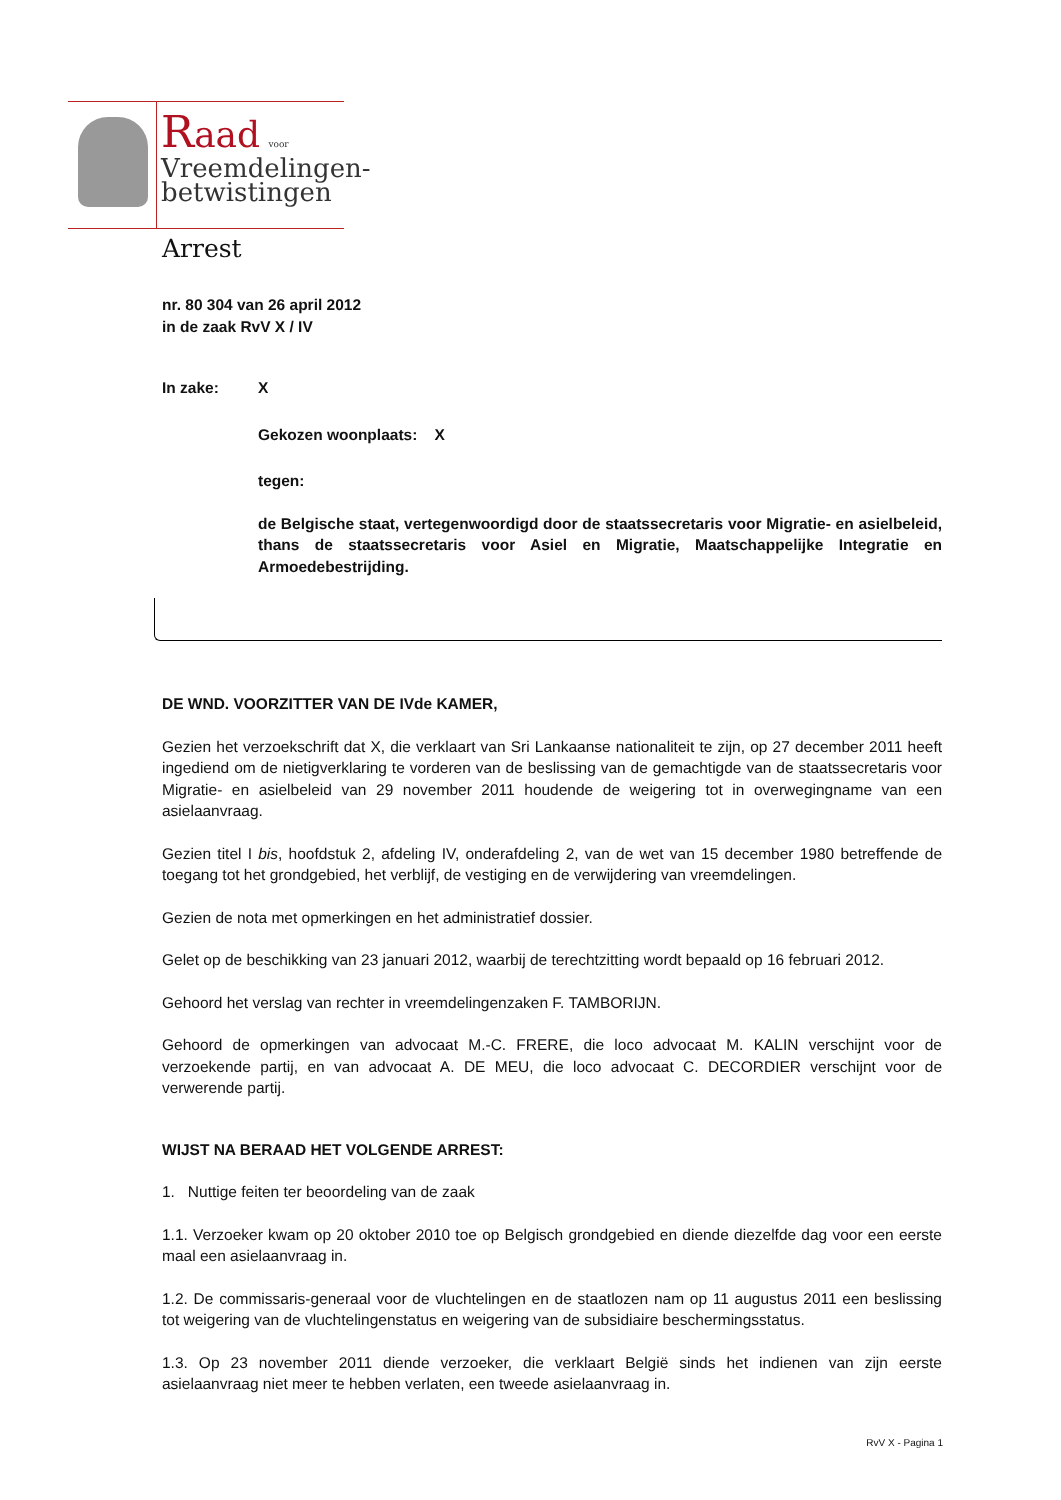Raad voor
Vreemdelingen-
betwistingen
Arrest
nr. 80 304 van 26 april 2012
in de zaak RvV X / IV
In zake: X
Gekozen woonplaats: X
tegen:
de Belgische staat, vertegenwoordigd door de staatssecretaris voor Migratie- en asielbeleid, thans de staatssecretaris voor Asiel en Migratie, Maatschappelijke Integratie en Armoedebestrijding.
DE WND. VOORZITTER VAN DE IVde KAMER,
Gezien het verzoekschrift dat X, die verklaart van Sri Lankaanse nationaliteit te zijn, op 27 december 2011 heeft ingediend om de nietigverklaring te vorderen van de beslissing van de gemachtigde van de staatssecretaris voor Migratie- en asielbeleid van 29 november 2011 houdende de weigering tot in overwegingname van een asielaanvraag.
Gezien titel I bis, hoofdstuk 2, afdeling IV, onderafdeling 2, van de wet van 15 december 1980 betreffende de toegang tot het grondgebied, het verblijf, de vestiging en de verwijdering van vreemdelingen.
Gezien de nota met opmerkingen en het administratief dossier.
Gelet op de beschikking van 23 januari 2012, waarbij de terechtzitting wordt bepaald op 16 februari 2012.
Gehoord het verslag van rechter in vreemdelingenzaken F. TAMBORIJN.
Gehoord de opmerkingen van advocaat M.-C. FRERE, die loco advocaat M. KALIN verschijnt voor de verzoekende partij, en van advocaat A. DE MEU, die loco advocaat C. DECORDIER verschijnt voor de verwerende partij.
WIJST NA BERAAD HET VOLGENDE ARREST:
1. Nuttige feiten ter beoordeling van de zaak
1.1. Verzoeker kwam op 20 oktober 2010 toe op Belgisch grondgebied en diende diezelfde dag voor een eerste maal een asielaanvraag in.
1.2. De commissaris-generaal voor de vluchtelingen en de staatlozen nam op 11 augustus 2011 een beslissing tot weigering van de vluchtelingenstatus en weigering van de subsidiaire beschermingsstatus.
1.3. Op 23 november 2011 diende verzoeker, die verklaart België sinds het indienen van zijn eerste asielaanvraag niet meer te hebben verlaten, een tweede asielaanvraag in.
RvV X - Pagina 1